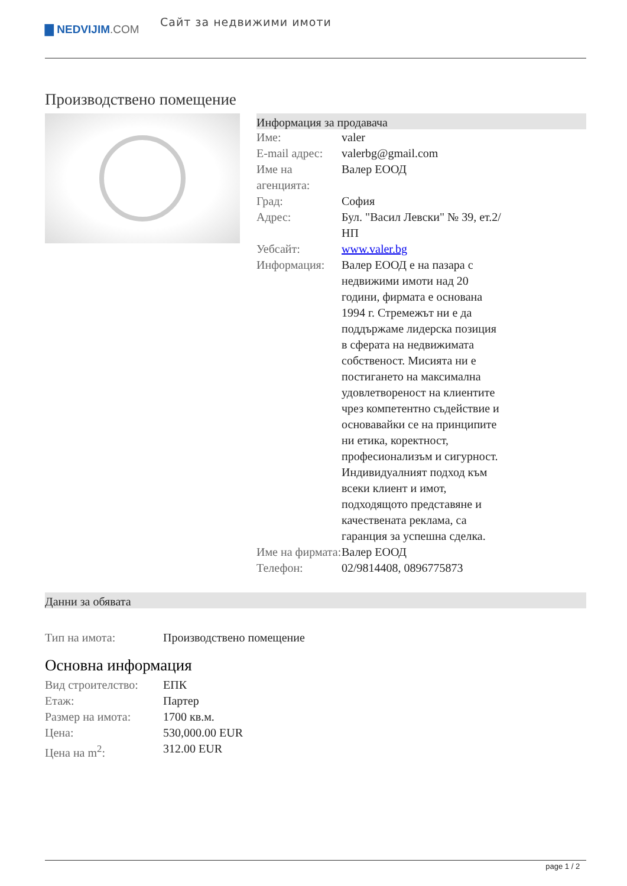▇ NEDVIJIM.COM
Сайт за недвижими имоти
Производствено помещение
Информация за продавача
| Име: | valer |
| E-mail адрес: | valerbg@gmail.com |
| Име на агенцията: | Валер ЕООД |
| Град: | София |
| Адрес: | Бул. "Васил Левски" № 39, ет.2/НП |
| Уебсайт: | www.valer.bg |
| Информация: | Валер ЕООД е на пазара с недвижими имоти над 20 години, фирмата е основана 1994 г. Стремежът ни е да поддържаме лидерска позиция в сферата на недвижимата собственост. Мисията ни е постигането на максимална удовлетвореност на клиентите чрез компетентно съдействие и основавайки се на принципите ни етика, коректност, професионализъм и сигурност. Индивидуалният подход към всеки клиент и имот, подходящото представяне и качествената реклама, са гаранция за успешна сделка. |
| Име на фирмата: | Валер ЕООД |
| Телефон: | 02/9814408, 0896775873 |
Данни за обявата
| Тип на имота: | Производствено помещение |
Основна информация
| Вид строителство: | ЕПК |
| Етаж: | Партер |
| Размер на имота: | 1700 кв.м. |
| Цена: | 530,000.00 EUR |
| Цена на m<sup>2</sup>: | 312.00 EUR |
page 1 / 2